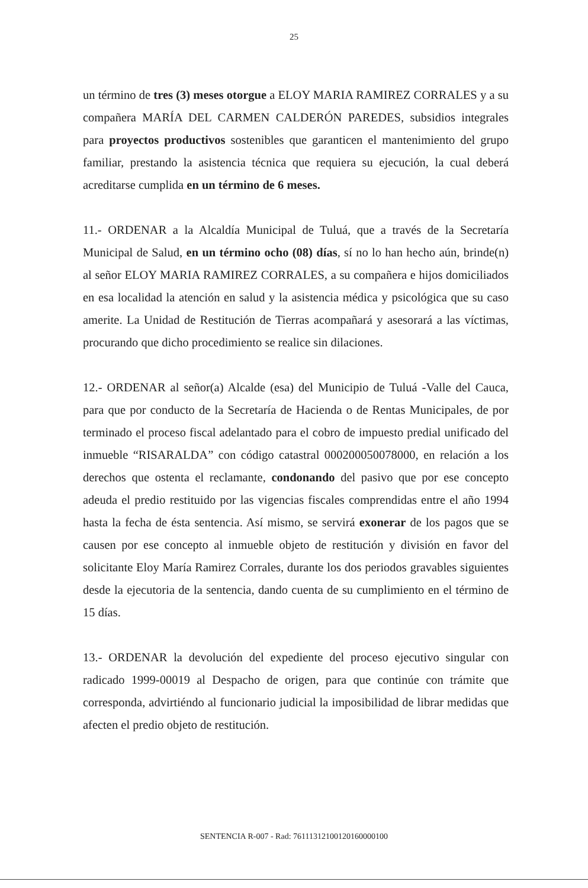25
un término de tres (3) meses otorgue a ELOY MARIA RAMIREZ CORRALES y a su compañera MARÍA DEL CARMEN CALDERÓN PAREDES, subsidios integrales para proyectos productivos sostenibles que garanticen el mantenimiento del grupo familiar, prestando la asistencia técnica que requiera su ejecución, la cual deberá acreditarse cumplida en un término de 6 meses.
11.- ORDENAR a la Alcaldía Municipal de Tuluá, que a través de la Secretaría Municipal de Salud, en un término ocho (08) días, sí no lo han hecho aún, brinde(n) al señor ELOY MARIA RAMIREZ CORRALES, a su compañera e hijos domiciliados en esa localidad la atención en salud y la asistencia médica y psicológica que su caso amerite. La Unidad de Restitución de Tierras acompañará y asesorará a las víctimas, procurando que dicho procedimiento se realice sin dilaciones.
12.- ORDENAR al señor(a) Alcalde (esa) del Municipio de Tuluá -Valle del Cauca, para que por conducto de la Secretaría de Hacienda o de Rentas Municipales, de por terminado el proceso fiscal adelantado para el cobro de impuesto predial unificado del inmueble “RISARALDA” con código catastral 000200050078000, en relación a los derechos que ostenta el reclamante, condonando del pasivo que por ese concepto adeuda el predio restituido por las vigencias fiscales comprendidas entre el año 1994 hasta la fecha de ésta sentencia. Así mismo, se servirá exonerar de los pagos que se causen por ese concepto al inmueble objeto de restitución y división en favor del solicitante Eloy María Ramirez Corrales, durante los dos periodos gravables siguientes desde la ejecutoria de la sentencia, dando cuenta de su cumplimiento en el término de 15 días.
13.- ORDENAR la devolución del expediente del proceso ejecutivo singular con radicado 1999-00019 al Despacho de origen, para que continúe con trámite que corresponda, advirtiéndo al funcionario judicial la imposibilidad de librar medidas que afecten el predio objeto de restitución.
SENTENCIA R-007 - Rad: 76111312100120160000100